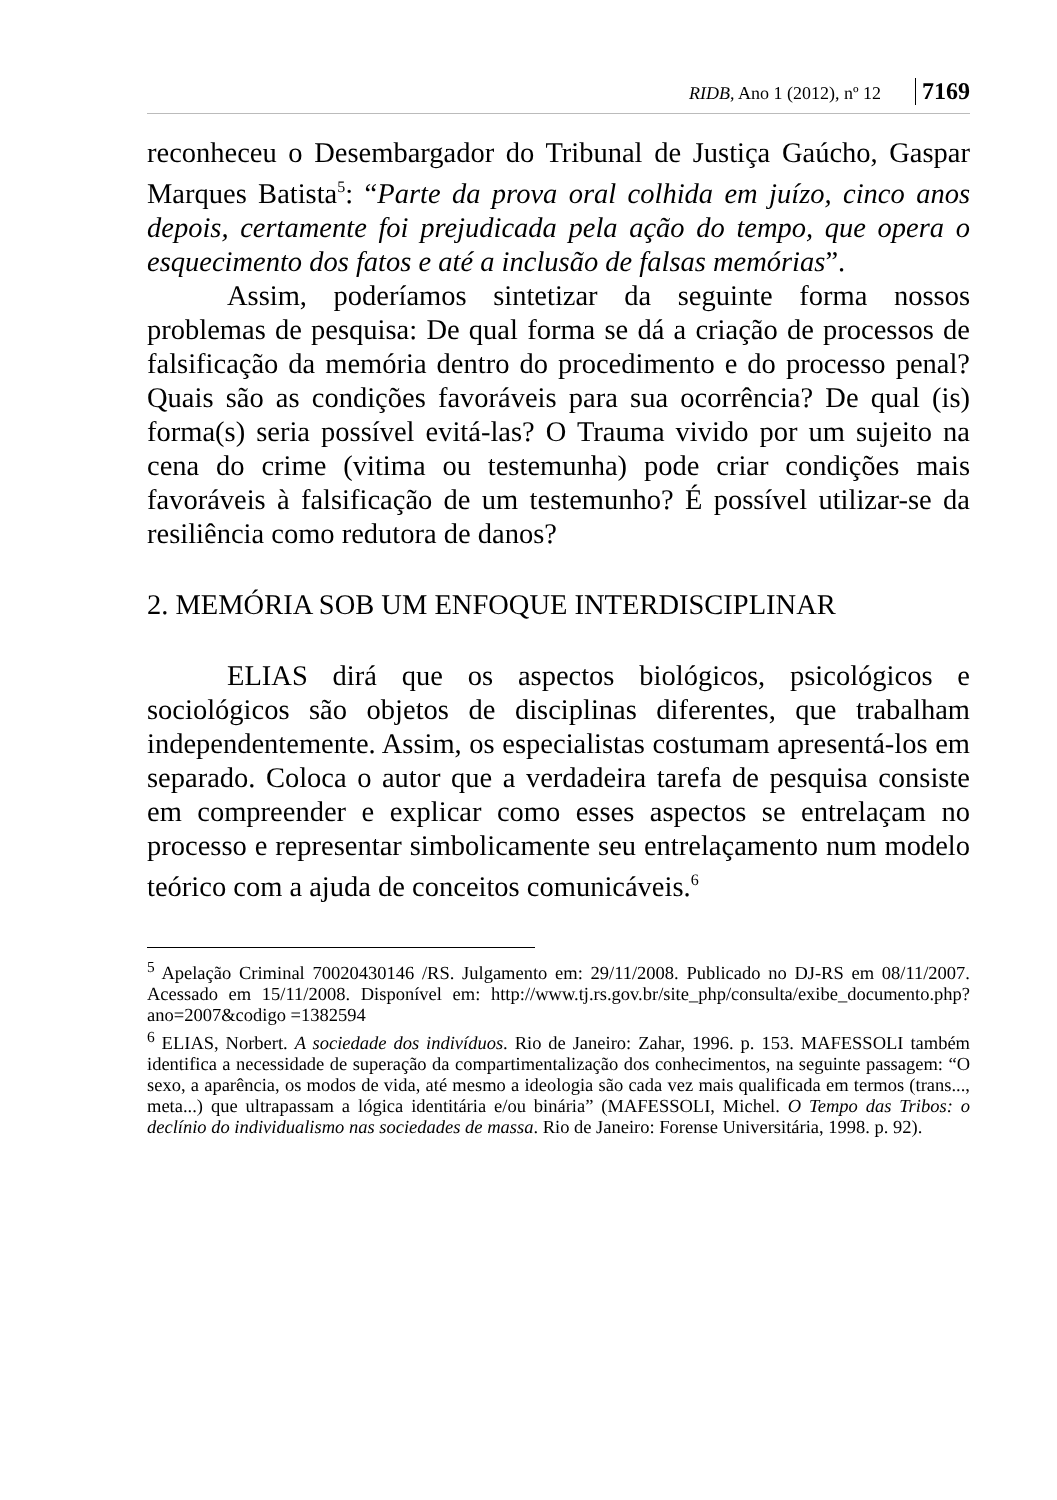RIDB, Ano 1 (2012), nº 12 7169
reconheceu o Desembargador do Tribunal de Justiça Gaúcho, Gaspar Marques Batista<sup>5</sup>: “Parte da prova oral colhida em juízo, cinco anos depois, certamente foi prejudicada pela ação do tempo, que opera o esquecimento dos fatos e até a inclusão de falsas memórias”.
Assim, poderíamos sintetizar da seguinte forma nossos problemas de pesquisa: De qual forma se dá a criação de processos de falsificação da memória dentro do procedimento e do processo penal? Quais são as condições favoráveis para sua ocorrência? De qual (is) forma(s) seria possível evitá-las? O Trauma vivido por um sujeito na cena do crime (vitima ou testemunha) pode criar condições mais favoráveis à falsificação de um testemunho? É possível utilizar-se da resiliência como redutora de danos?
2. MEMÓRIA SOB UM ENFOQUE INTERDISCIPLINAR
ELIAS dirá que os aspectos biológicos, psicológicos e sociológicos são objetos de disciplinas diferentes, que trabalham independentemente. Assim, os especialistas costumam apresentá-los em separado. Coloca o autor que a verdadeira tarefa de pesquisa consiste em compreender e explicar como esses aspectos se entrelaçam no processo e representar simbolicamente seu entrelaçamento num modelo teórico com a ajuda de conceitos comunicáveis.<sup>6</sup>
<sup>5</sup> Apelação Criminal 70020430146 /RS. Julgamento em: 29/11/2008. Publicado no DJ-RS em 08/11/2007. Acessado em 15/11/2008. Disponível em: http://www.tj.rs.gov.br/site_php/consulta/exibe_documento.php?ano=2007&codigo =1382594
<sup>6</sup> ELIAS, Norbert. A sociedade dos indivíduos. Rio de Janeiro: Zahar, 1996. p. 153. MAFESSOLI também identifica a necessidade de superação da compartimentalização dos conhecimentos, na seguinte passagem: “O sexo, a aparência, os modos de vida, até mesmo a ideologia são cada vez mais qualificada em termos (trans..., meta...) que ultrapassam a lógica identitária e/ou binária” (MAFESSOLI, Michel. O Tempo das Tribos: o declínio do individualismo nas sociedades de massa. Rio de Janeiro: Forense Universitária, 1998. p. 92).